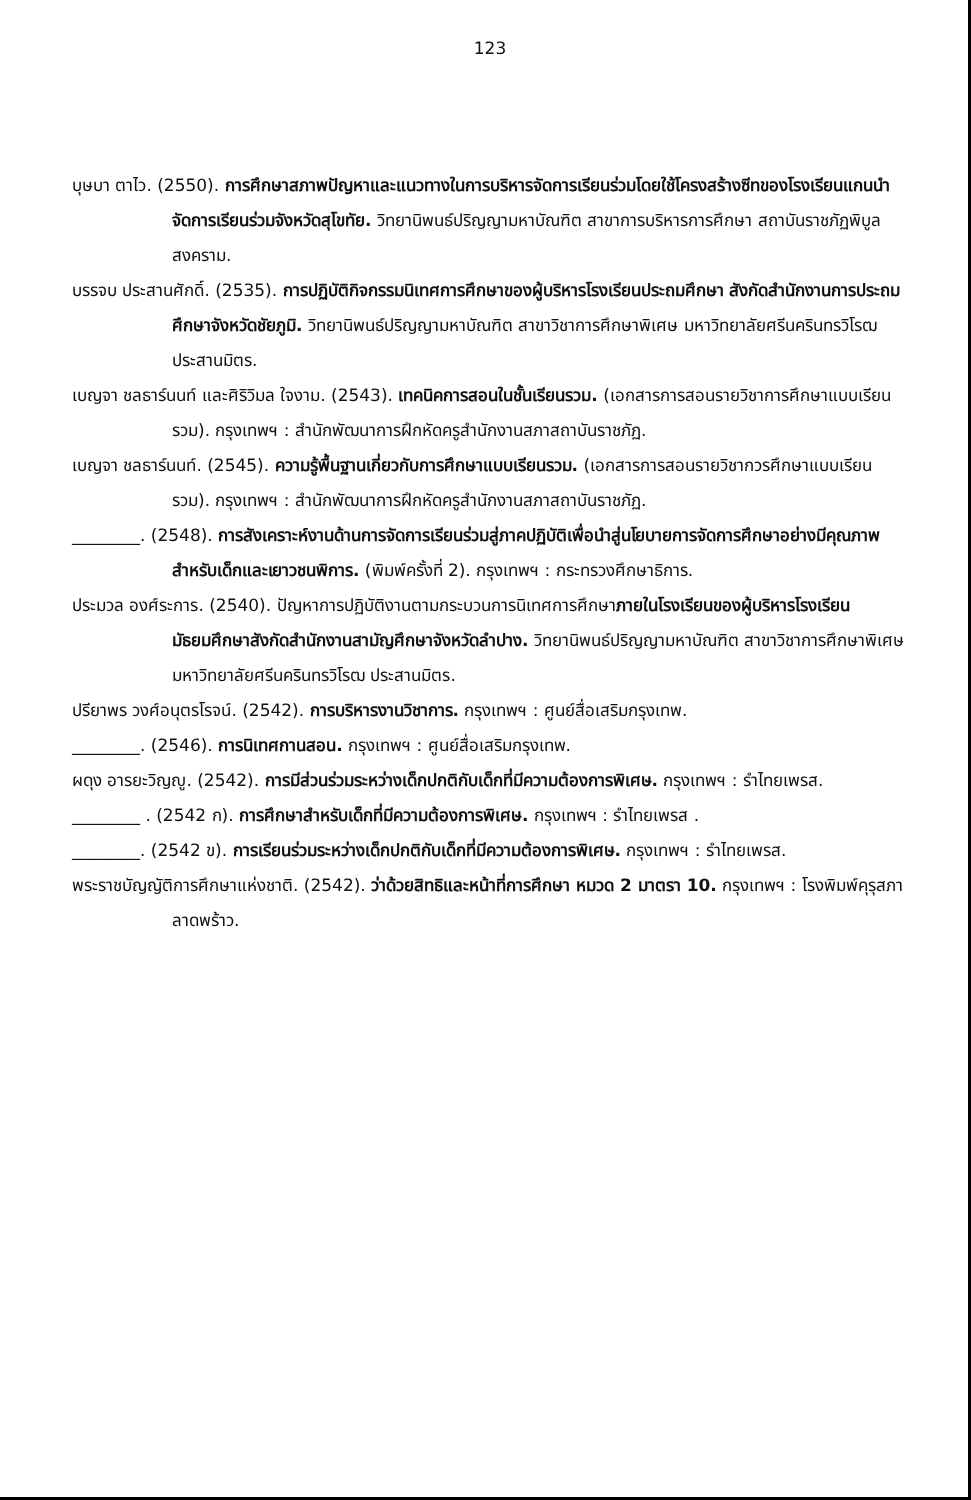123
บุษบา ตาไว. (2550). การศึกษาสภาพปัญหาและแนวทางในการบริหารจัดการเรียนร่วมโดยใช้โครงสร้างซีทของโรงเรียนแกนนำจัดการเรียนร่วมจังหวัดสุโขทัย. วิทยานิพนธ์ปริญญามหาบัณฑิต สาขาการบริหารการศึกษา สถาบันราชภัฏพิบูลสงคราม.
บรรจบ ประสานศักดิ์. (2535). การปฏิบัติกิจกรรมนิเทศการศึกษาของผู้บริหารโรงเรียนประถมศึกษา สังกัดสำนักงานการประถมศึกษาจังหวัดชัยภูมิ. วิทยานิพนธ์ปริญญามหาบัณฑิต สาขาวิชาการศึกษาพิเศษ มหาวิทยาลัยศรีนครินทรวิโรฒ ประสานมิตร.
เบญจา ชลธาร์นนท์ และศิริวิมล ใจงาม. (2543). เทคนิคการสอนในชั้นเรียนรวม. (เอกสารการสอนรายวิชาการศึกษาแบบเรียนรวม). กรุงเทพฯ : สำนักพัฒนาการฝึกหัดครูสำนักงานสภาสถาบันราชภัฏ.
เบญจา ชลธาร์นนท์. (2545). ความรู้พื้นฐานเกี่ยวกับการศึกษาแบบเรียนรวม. (เอกสารการสอนรายวิชากวรศึกษาแบบเรียนรวม). กรุงเทพฯ : สำนักพัฒนาการฝึกหัดครูสำนักงานสภาสถาบันราชภัฏ.
________. (2548). การสังเคราะห์งานด้านการจัดการเรียนร่วมสู่ภาคปฏิบัติเพื่อนำสู่นโยบายการจัดการศึกษาอย่างมีคุณภาพสำหรับเด็กและเยาวชนพิการ. (พิมพ์ครั้งที่ 2). กรุงเทพฯ : กระทรวงศึกษาธิการ.
ประมวล องศ์ระการ. (2540). ปัญหาการปฏิบัติงานตามกระบวนการนิเทศการศึกษาภายในโรงเรียนของผู้บริหารโรงเรียนมัธยมศึกษาสังกัดสำนักงานสามัญศึกษาจังหวัดลำปาง. วิทยานิพนธ์ปริญญามหาบัณฑิต สาขาวิชาการศึกษาพิเศษ มหาวิทยาลัยศรีนครินทรวิโรฒ ประสานมิตร.
ปรียาพร วงศ์อนุตรโรจน์. (2542). การบริหารงานวิชาการ. กรุงเทพฯ : ศูนย์สื่อเสริมกรุงเทพ.
________. (2546). การนิเทศกานสอน. กรุงเทพฯ : ศูนย์สื่อเสริมกรุงเทพ.
ผดุง อารยะวิญญู. (2542). การมีส่วนร่วมระหว่างเด็กปกติกับเด็กที่มีความต้องการพิเศษ. กรุงเทพฯ : รำไทยเพรส.
________ . (2542 ก). การศึกษาสำหรับเด็กที่มีความต้องการพิเศษ. กรุงเทพฯ : รำไทยเพรส .
________. (2542 ข). การเรียนร่วมระหว่างเด็กปกติกับเด็กที่มีความต้องการพิเศษ. กรุงเทพฯ : รำไทยเพรส.
พระราชบัญญัติการศึกษาแห่งชาติ. (2542). ว่าด้วยสิทธิและหน้าที่การศึกษา หมวด 2 มาตรา 10. กรุงเทพฯ : โรงพิมพ์คุรุสภาลาดพร้าว.